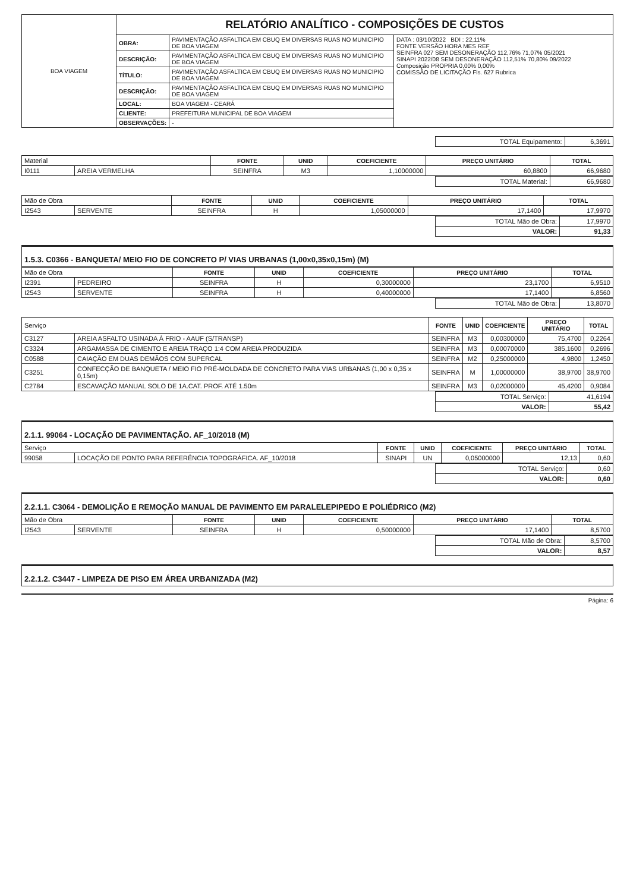| BOA VIAGEM | RELATÓRIO ANALÍTICO - COMPOSIÇÕES DE CUSTOS | | |
| | OBRA: | PAVIMENTAÇÃO ASFALTICA EM CBUQ EM DIVERSAS RUAS NO MUNICIPIO DE BOA VIAGEM | DATA : 03/10/2022 BDI : 22,11% FONTE VERSÃO HORA MES REF SEINFRA 027 SEM DESONERAÇÃO 112,76% 71,07% 05/2021 SINAPI 2022/08 SEM DESONERAÇÃO 112,51% 70,80% 09/2022 Composição PROPRIA 0,00% 0,00% COMISSÃO DE LICITAÇÃO Fls. 627 Rubrica |
| | DESCRIÇÃO: | PAVIMENTAÇÃO ASFALTICA EM CBUQ EM DIVERSAS RUAS NO MUNICIPIO DE BOA VIAGEM | |
| | TÍTULO: | PAVIMENTAÇÃO ASFALTICA EM CBUQ EM DIVERSAS RUAS NO MUNICIPIO DE BOA VIAGEM | |
| | DESCRIÇÃO: | PAVIMENTAÇÃO ASFALTICA EM CBUQ EM DIVERSAS RUAS NO MUNICIPIO DE BOA VIAGEM | |
| | LOCAL: | BOA VIAGEM - CEARÁ | |
| | CLIENTE: | PREFEITURA MUNICIPAL DE BOA VIAGEM | |
| | OBSERVAÇÕES: | - | |
| | TOTAL Equipamento: | 6,3691 |
| Material | | FONTE | UNID | COEFICIENTE | PREÇO UNITÁRIO | TOTAL |
| I0111 | AREIA VERMELHA | SEINFRA | M3 | 1,10000000 | 60,8800 | 66,9680 |
| | TOTAL Material: | 66,9680 |
| Mão de Obra | | FONTE | UNID | COEFICIENTE | PREÇO UNITÁRIO | TOTAL |
| I2543 | SERVENTE | SEINFRA | H | 1,05000000 | 17,1400 | 17,9970 |
| | TOTAL Mão de Obra: | 17,9970 |
| | VALOR: | 91,33 |
1.5.3. C0366 - BANQUETA/ MEIO FIO DE CONCRETO P/ VIAS URBANAS (1,00x0,35x0,15m) (M)
| Mão de Obra | | FONTE | UNID | COEFICIENTE | PREÇO UNITÁRIO | TOTAL |
| I2391 | PEDREIRO | SEINFRA | H | 0,30000000 | 23,1700 | 6,9510 |
| I2543 | SERVENTE | SEINFRA | H | 0,40000000 | 17,1400 | 6,8560 |
| | TOTAL Mão de Obra: | 13,8070 |
| Serviço | | FONTE | UNID | COEFICIENTE | PREÇO UNITÁRIO | TOTAL |
| C3127 | AREIA ASFALTO USINADA À FRIO - AAUF (S/TRANSP) | SEINFRA | M3 | 0,00300000 | 75,4700 | 0,2264 |
| C3324 | ARGAMASSA DE CIMENTO E AREIA TRAÇO 1:4 COM AREIA PRODUZIDA | SEINFRA | M3 | 0,00070000 | 385,1600 | 0,2696 |
| C0588 | CAIAÇÃO EM DUAS DEMÃOS COM SUPERCAL | SEINFRA | M2 | 0,25000000 | 4,9800 | 1,2450 |
| C3251 | CONFECÇÃO DE BANQUETA / MEIO FIO PRÉ-MOLDADA DE CONCRETO PARA VIAS URBANAS (1,00 x 0,35 x 0,15m) | SEINFRA | M | 1,00000000 | 38,9700 | 38,9700 |
| C2784 | ESCAVAÇÃO MANUAL SOLO DE 1A.CAT. PROF. ATÉ 1.50m | SEINFRA | M3 | 0,02000000 | 45,4200 | 0,9084 |
| | TOTAL Serviço: | 41,6194 |
| | VALOR: | 55,42 |
2.1.1. 99064 - LOCAÇÃO DE PAVIMENTAÇÃO. AF_10/2018 (M)
| Serviço | | FONTE | UNID | COEFICIENTE | PREÇO UNITÁRIO | TOTAL |
| 99058 | LOCAÇÃO DE PONTO PARA REFERÊNCIA TOPOGRÁFICA. AF_10/2018 | SINAPI | UN | 0,05000000 | 12,13 | 0,60 |
| | TOTAL Serviço: | 0,60 |
| | VALOR: | 0,60 |
2.2.1.1. C3064 - DEMOLIÇÃO E REMOÇÃO MANUAL DE PAVIMENTO EM PARALELEPIPEDO E POLIÉDRICO (M2)
| Mão de Obra | | FONTE | UNID | COEFICIENTE | PREÇO UNITÁRIO | TOTAL |
| I2543 | SERVENTE | SEINFRA | H | 0,50000000 | 17,1400 | 8,5700 |
| | TOTAL Mão de Obra: | 8,5700 |
| | VALOR: | 8,57 |
2.2.1.2. C3447 - LIMPEZA DE PISO EM ÁREA URBANIZADA (M2)
Página: 6